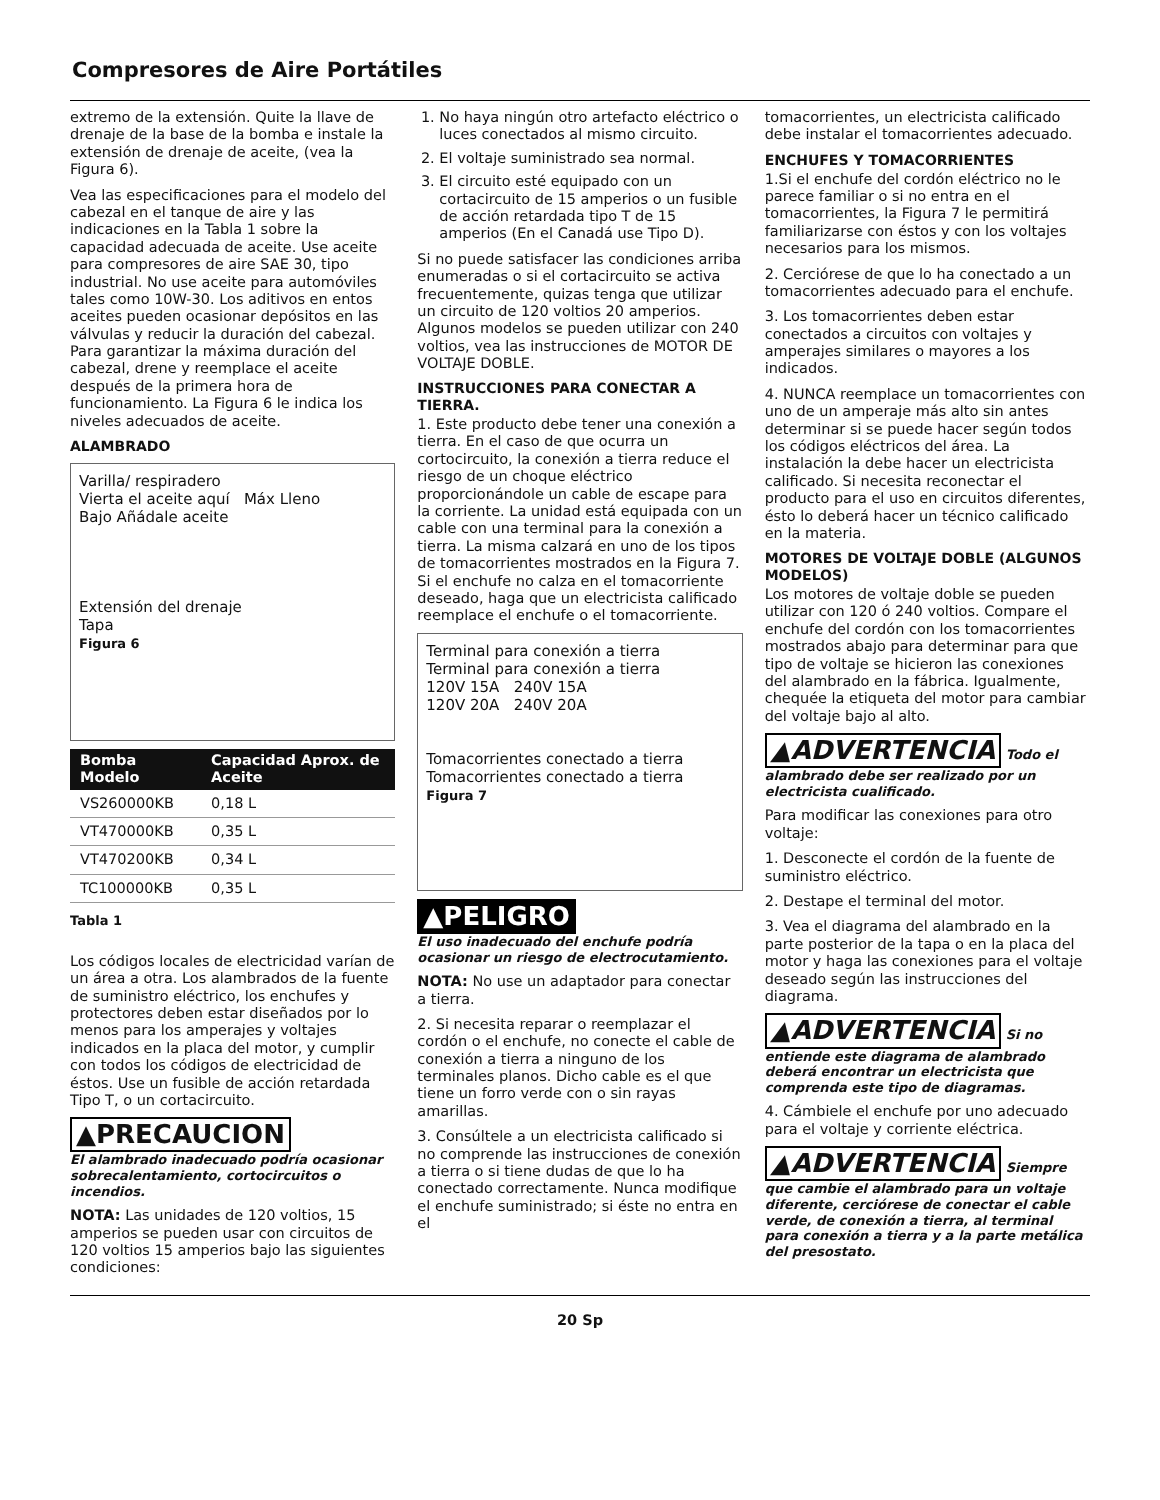Compresores de Aire Portátiles
extremo de la extensión. Quite la llave de drenaje de la base de la bomba e instale la extensión de drenaje de aceite, (vea la Figura 6).
Vea las especificaciones para el modelo del cabezal en el tanque de aire y las indicaciones en la Tabla 1 sobre la capacidad adecuada de aceite. Use aceite para compresores de aire SAE 30, tipo industrial. No use aceite para automóviles tales como 10W-30. Los aditivos en entos aceites pueden ocasionar depósitos en las válvulas y reducir la duración del cabezal. Para garantizar la máxima duración del cabezal, drene y reemplace el aceite después de la primera hora de funcionamiento. La Figura 6 le indica los niveles adecuados de aceite.
ALAMBRADO
Varilla/ respiradero
Vierta el aceite aquí Máx Lleno
Bajo Añádale aceite
Extensión del drenaje
Tapa
Figura 6
| Bomba Modelo | Capacidad Aprox. de Aceite |
| --- | --- |
| VS260000KB | 0,18 L |
| VT470000KB | 0,35 L |
| VT470200KB | 0,34 L |
| TC100000KB | 0,35 L |
Tabla 1
Los códigos locales de electricidad varían de un área a otra. Los alambrados de la fuente de suministro eléctrico, los enchufes y protectores deben estar diseñados por lo menos para los amperajes y voltajes indicados en la placa del motor, y cumplir con todos los códigos de electricidad de éstos. Use un fusible de acción retardada Tipo T, o un cortacircuito.
▲PRECAUCION
El alambrado inadecuado podría ocasionar sobrecalentamiento, cortocircuitos o incendios.
NOTA: Las unidades de 120 voltios, 15 amperios se pueden usar con circuitos de 120 voltios 15 amperios bajo las siguientes condiciones:
1. No haya ningún otro artefacto eléctrico o luces conectados al mismo circuito.
2. El voltaje suministrado sea normal.
3. El circuito esté equipado con un cortacircuito de 15 amperios o un fusible de acción retardada tipo T de 15 amperios (En el Canadá use Tipo D).
Si no puede satisfacer las condiciones arriba enumeradas o si el cortacircuito se activa frecuentemente, quizas tenga que utilizar un circuito de 120 voltios 20 amperios. Algunos modelos se pueden utilizar con 240 voltios, vea las instrucciones de MOTOR DE VOLTAJE DOBLE.
INSTRUCCIONES PARA CONECTAR A TIERRA.
1. Este producto debe tener una conexión a tierra. En el caso de que ocurra un cortocircuito, la conexión a tierra reduce el riesgo de un choque eléctrico proporcionándole un cable de escape para la corriente. La unidad está equipada con un cable con una terminal para la conexión a tierra. La misma calzará en uno de los tipos de tomacorrientes mostrados en la Figura 7. Si el enchufe no calza en el tomacorriente deseado, haga que un electricista calificado reemplace el enchufe o el tomacorriente.
Terminal para conexión a tierra
Terminal para conexión a tierra
120V 15A 240V 15A
120V 20A 240V 20A
Tomacorrientes conectado a tierra Tomacorrientes conectado a tierra
Figura 7
▲PELIGRO
El uso inadecuado del enchufe podría ocasionar un riesgo de electrocutamiento.
NOTA: No use un adaptador para conectar a tierra.
2. Si necesita reparar o reemplazar el cordón o el enchufe, no conecte el cable de conexión a tierra a ninguno de los terminales planos. Dicho cable es el que tiene un forro verde con o sin rayas amarillas.
3. Consúltele a un electricista calificado si no comprende las instrucciones de conexión a tierra o si tiene dudas de que lo ha conectado correctamente. Nunca modifique el enchufe suministrado; si éste no entra en el
tomacorrientes, un electricista calificado debe instalar el tomacorrientes adecuado.
ENCHUFES Y TOMACORRIENTES
1.Si el enchufe del cordón eléctrico no le parece familiar o si no entra en el tomacorrientes, la Figura 7 le permitirá familiarizarse con éstos y con los voltajes necesarios para los mismos.
2. Cerciórese de que lo ha conectado a un tomacorrientes adecuado para el enchufe.
3. Los tomacorrientes deben estar conectados a circuitos con voltajes y amperajes similares o mayores a los indicados.
4. NUNCA reemplace un tomacorrientes con uno de un amperaje más alto sin antes determinar si se puede hacer según todos los códigos eléctricos del área. La instalación la debe hacer un electricista calificado. Si necesita reconectar el producto para el uso en circuitos diferentes, ésto lo deberá hacer un técnico calificado en la materia.
MOTORES DE VOLTAJE DOBLE (ALGUNOS MODELOS)
Los motores de voltaje doble se pueden utilizar con 120 ó 240 voltios. Compare el enchufe del cordón con los tomacorrientes mostrados abajo para determinar para que tipo de voltaje se hicieron las conexiones del alambrado en la fábrica. Igualmente, chequée la etiqueta del motor para cambiar del voltaje bajo al alto.
▲ADVERTENCIA Todo el alambrado debe ser realizado por un electricista cualificado.
Para modificar las conexiones para otro voltaje:
1. Desconecte el cordón de la fuente de suministro eléctrico.
2. Destape el terminal del motor.
3. Vea el diagrama del alambrado en la parte posterior de la tapa o en la placa del motor y haga las conexiones para el voltaje deseado según las instrucciones del diagrama.
▲ADVERTENCIA Si no entiende este diagrama de alambrado deberá encontrar un electricista que comprenda este tipo de diagramas.
4. Cámbiele el enchufe por uno adecuado para el voltaje y corriente eléctrica.
▲ADVERTENCIA Siempre que cambie el alambrado para un voltaje diferente, cerciórese de conectar el cable verde, de conexión a tierra, al terminal para conexión a tierra y a la parte metálica del presostato.
20 Sp